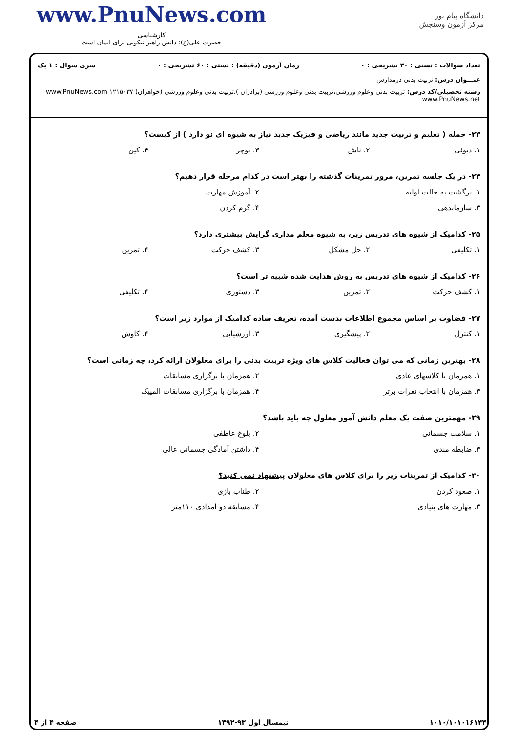www.PnuNews.com
کارشناسی
حضرت علی(ع): دانش راهبر نیکویی برای ایمان است
دانشگاه پیام نور
مرکز آزمون وسنجش
تعداد سوالات : تستی : ۳۰ تشریحی : ۰ زمان آزمون (دقیقه) : تستی : ۶۰ تشریحی : ۰ سری سوال : ۱ یک
عنـــوان درس: تربیت بدنی درمدارس
رشته تحصیلی/کد درس: تربیت بدنی وعلوم ورزشی،تربیت بدنی وعلوم ورزشی (برادران )،تربیت بدنی وعلوم ورزشی (خواهران) ۱۲۱۵۰۳۷ www.PnuNews.com www.PnuNews.net
۲۳- جمله ( تعلیم و تربیت جدید مانند ریاضی و فیزیک جدید نیاز به شیوه ای نو دارد ) از کیست؟
۱. دیوئی ۲. ناش ۳. بوچر ۴. کین
۲۴- در یک جلسه تمرین، مرور تمرینات گذشته را بهتر است در کدام مرحله قرار دهیم؟
۱. برگشت به حالت اولیه ۲. آموزش مهارت
۳. سازماندهی ۴. گرم کردن
۲۵- کدامیک از شیوه های تدریس زیر، به شیوه معلم مداری گرایش بیشتری دارد؟
۱. تکلیفی ۲. حل مشکل ۳. کشف حرکت ۴. تمرین
۲۶- کدامیک از شیوه های تدریس به روش هدایت شده شبیه تر است؟
۱. کشف حرکت ۲. تمرین ۳. دستوری ۴. تکلیفی
۲۷- قضاوت بر اساس مجموع اطلاعات بدست آمده، تعریف ساده کدامیک از موارد زیر است؟
۱. کنترل ۲. پیشگیری ۳. ارزشیابی ۴. کاوش
۲۸- بهترین زمانی که می توان فعالیت کلاس های ویژه تربیت بدنی را برای معلولان ارائه کرد، چه زمانی است؟
۱. همزمان با کلاسهای عادی ۲. همزمان با برگزاری مسابقات
۳. همزمان با انتخاب نفرات برتر ۴. همزمان با برگزاری مسابقات المپیک
۲۹- مهمترین صفت یک معلم دانش آموز معلول چه باید باشد؟
۱. سلامت جسمانی ۲. بلوغ عاطفی
۳. ضابطه مندی ۴. داشتن آمادگی جسمانی عالی
۳۰- کدامیک از تمرینات زیر را برای کلاس های معلولان پیشنهاد نمی کنید؟
۱. صعود کردن ۲. طناب بازی
۳. مهارت های بنیادی ۴. مسابقه دو امدادی ۱۱۰متر
۱۰۱۰/۱۰۱۰۱۶۱۴۴ نیمسال اول ۹۳-۱۳۹۲ صفحه ۴ از ۴